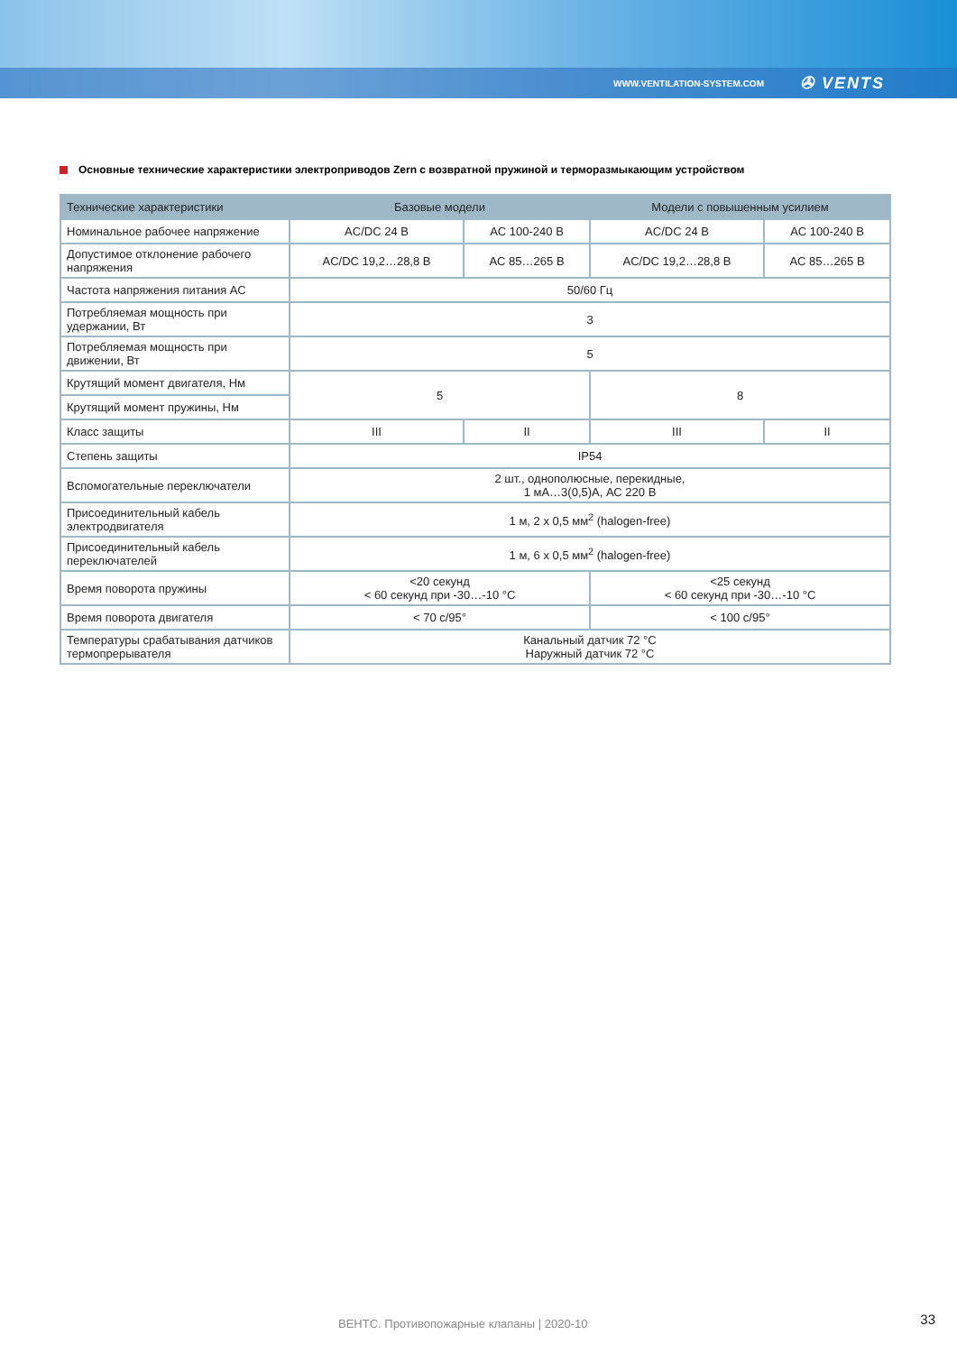WWW.VENTILATION-SYSTEM.COM ✇ VENTS
Основные технические характеристики электроприводов Zern с возвратной пружиной и терморазмыкающим устройством
| Технические характеристики | Базовые модели | | Модели с повышенным усилием | |
| --- | --- | --- | --- | --- |
| Номинальное рабочее напряжение | AC/DC 24 В | AC 100-240 В | AC/DC 24 В | AC 100-240 В |
| Допустимое отклонение рабочего напряжения | AC/DC 19,2…28,8 В | AC 85…265 В | AC/DC 19,2…28,8 В | AC 85…265 В |
| Частота напряжения питания АС | 50/60 Гц | | | |
| Потребляемая мощность при удержании, Вт | 3 | | | |
| Потребляемая мощность при движении, Вт | 5 | | | |
| Крутящий момент двигателя, Нм | 5 | | 8 | |
| Крутящий момент пружины, Нм | | | | |
| Класс защиты | III | II | III | II |
| Степень защиты | IP54 | | | |
| Вспомогательные переключатели | 2 шт., однополюсные, перекидные, 1 мА…3(0,5)А, АС 220 В | | | |
| Присоединительный кабель электродвигателя | 1 м, 2 x 0,5 мм<sup>2</sup> (halogen-free) | | | |
| Присоединительный кабель переключателей | 1 м, 6 x 0,5 мм<sup>2</sup> (halogen-free) | | | |
| Время поворота пружины | <20 секунд < 60 секунд при -30…-10 °C | | <25 секунд < 60 секунд при -30…-10 °C | |
| Время поворота двигателя | < 70 с/95° | | < 100 с/95° | |
| Температуры срабатывания датчиков термопрерывателя | Канальный датчик 72 °C Наружный датчик 72 °C | | | |
ВЕНТС. Противопожарные клапаны | 2020-10 33